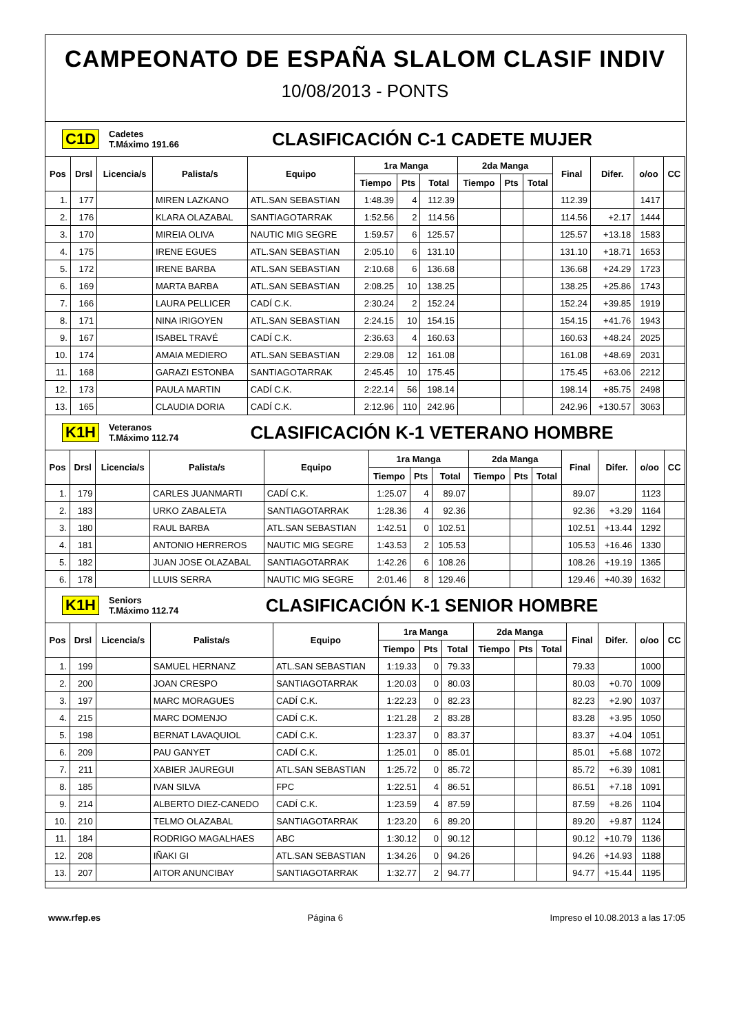CAMPEONATO DE ESPAÑA SLALOM CLASIF INDIV
10/08/2013 - PONTS
C1D Cadetes
T.Máximo 191.66 CLASIFICACIÓN C-1 CADETE MUJER
| Pos | Drsl | Licencia/s | Palista/s | Equipo | 1ra Manga | | | 2da Manga | | | Final | Difer. | o/oo | CC |
| --- | --- | --- | --- | --- | --- | --- | --- | --- | --- | --- | --- | --- | --- | --- |
| | | | | | Tiempo | Pts | Total | Tiempo | Pts | Total | | | | |
| 1. | 177 | | MIREN LAZKANO | ATL.SAN SEBASTIAN | 1:48.39 | 4 | 112.39 | | | | 112.39 | | 1417 | |
| 2. | 176 | | KLARA OLAZABAL | SANTIAGOTARRAK | 1:52.56 | 2 | 114.56 | | | | 114.56 | +2.17 | 1444 | |
| 3. | 170 | | MIREIA OLIVA | NAUTIC MIG SEGRE | 1:59.57 | 6 | 125.57 | | | | 125.57 | +13.18 | 1583 | |
| 4. | 175 | | IRENE EGUES | ATL.SAN SEBASTIAN | 2:05.10 | 6 | 131.10 | | | | 131.10 | +18.71 | 1653 | |
| 5. | 172 | | IRENE BARBA | ATL.SAN SEBASTIAN | 2:10.68 | 6 | 136.68 | | | | 136.68 | +24.29 | 1723 | |
| 6. | 169 | | MARTA BARBA | ATL.SAN SEBASTIAN | 2:08.25 | 10 | 138.25 | | | | 138.25 | +25.86 | 1743 | |
| 7. | 166 | | LAURA PELLICER | CADÍ C.K. | 2:30.24 | 2 | 152.24 | | | | 152.24 | +39.85 | 1919 | |
| 8. | 171 | | NINA IRIGOYEN | ATL.SAN SEBASTIAN | 2:24.15 | 10 | 154.15 | | | | 154.15 | +41.76 | 1943 | |
| 9. | 167 | | ISABEL TRAVÉ | CADÍ C.K. | 2:36.63 | 4 | 160.63 | | | | 160.63 | +48.24 | 2025 | |
| 10. | 174 | | AMAIA MEDIERO | ATL.SAN SEBASTIAN | 2:29.08 | 12 | 161.08 | | | | 161.08 | +48.69 | 2031 | |
| 11. | 168 | | GARAZI ESTONBA | SANTIAGOTARRAK | 2:45.45 | 10 | 175.45 | | | | 175.45 | +63.06 | 2212 | |
| 12. | 173 | | PAULA MARTIN | CADÍ C.K. | 2:22.14 | 56 | 198.14 | | | | 198.14 | +85.75 | 2498 | |
| 13. | 165 | | CLAUDIA DORIA | CADÍ C.K. | 2:12.96 | 110 | 242.96 | | | | 242.96 | +130.57 | 3063 | |
K1H Veteranos
T.Máximo 112.74 CLASIFICACIÓN K-1 VETERANO HOMBRE
| Pos | Drsl | Licencia/s | Palista/s | Equipo | 1ra Manga | | | 2da Manga | | | Final | Difer. | o/oo | CC |
| --- | --- | --- | --- | --- | --- | --- | --- | --- | --- | --- | --- | --- | --- | --- |
| | | | | | Tiempo | Pts | Total | Tiempo | Pts | Total | | | | |
| 1. | 179 | | CARLES JUANMARTI | CADÍ C.K. | 1:25.07 | 4 | 89.07 | | | | 89.07 | | 1123 | |
| 2. | 183 | | URKO ZABALETA | SANTIAGOTARRAK | 1:28.36 | 4 | 92.36 | | | | 92.36 | +3.29 | 1164 | |
| 3. | 180 | | RAUL BARBA | ATL.SAN SEBASTIAN | 1:42.51 | 0 | 102.51 | | | | 102.51 | +13.44 | 1292 | |
| 4. | 181 | | ANTONIO HERREROS | NAUTIC MIG SEGRE | 1:43.53 | 2 | 105.53 | | | | 105.53 | +16.46 | 1330 | |
| 5. | 182 | | JUAN JOSE OLAZABAL | SANTIAGOTARRAK | 1:42.26 | 6 | 108.26 | | | | 108.26 | +19.19 | 1365 | |
| 6. | 178 | | LLUIS SERRA | NAUTIC MIG SEGRE | 2:01.46 | 8 | 129.46 | | | | 129.46 | +40.39 | 1632 | |
K1H Seniors
T.Máximo 112.74 CLASIFICACIÓN K-1 SENIOR HOMBRE
| Pos | Drsl | Licencia/s | Palista/s | Equipo | 1ra Manga | | | 2da Manga | | | Final | Difer. | o/oo | CC |
| --- | --- | --- | --- | --- | --- | --- | --- | --- | --- | --- | --- | --- | --- | --- |
| | | | | | Tiempo | Pts | Total | Tiempo | Pts | Total | | | | |
| 1. | 199 | | SAMUEL HERNANZ | ATL.SAN SEBASTIAN | 1:19.33 | 0 | 79.33 | | | | 79.33 | | 1000 | |
| 2. | 200 | | JOAN CRESPO | SANTIAGOTARRAK | 1:20.03 | 0 | 80.03 | | | | 80.03 | +0.70 | 1009 | |
| 3. | 197 | | MARC MORAGUES | CADÍ C.K. | 1:22.23 | 0 | 82.23 | | | | 82.23 | +2.90 | 1037 | |
| 4. | 215 | | MARC DOMENJO | CADÍ C.K. | 1:21.28 | 2 | 83.28 | | | | 83.28 | +3.95 | 1050 | |
| 5. | 198 | | BERNAT LAVAQUIOL | CADÍ C.K. | 1:23.37 | 0 | 83.37 | | | | 83.37 | +4.04 | 1051 | |
| 6. | 209 | | PAU GANYET | CADÍ C.K. | 1:25.01 | 0 | 85.01 | | | | 85.01 | +5.68 | 1072 | |
| 7. | 211 | | XABIER JAUREGUI | ATL.SAN SEBASTIAN | 1:25.72 | 0 | 85.72 | | | | 85.72 | +6.39 | 1081 | |
| 8. | 185 | | IVAN SILVA | FPC | 1:22.51 | 4 | 86.51 | | | | 86.51 | +7.18 | 1091 | |
| 9. | 214 | | ALBERTO DIEZ-CANEDO | CADÍ C.K. | 1:23.59 | 4 | 87.59 | | | | 87.59 | +8.26 | 1104 | |
| 10. | 210 | | TELMO OLAZABAL | SANTIAGOTARRAK | 1:23.20 | 6 | 89.20 | | | | 89.20 | +9.87 | 1124 | |
| 11. | 184 | | RODRIGO MAGALHAES | ABC | 1:30.12 | 0 | 90.12 | | | | 90.12 | +10.79 | 1136 | |
| 12. | 208 | | IÑAKI GI | ATL.SAN SEBASTIAN | 1:34.26 | 0 | 94.26 | | | | 94.26 | +14.93 | 1188 | |
| 13. | 207 | | AITOR ANUNCIBAY | SANTIAGOTARRAK | 1:32.77 | 2 | 94.77 | | | | 94.77 | +15.44 | 1195 | |
www.rfep.es Página 6 Impreso el 10.08.2013 a las 17:05